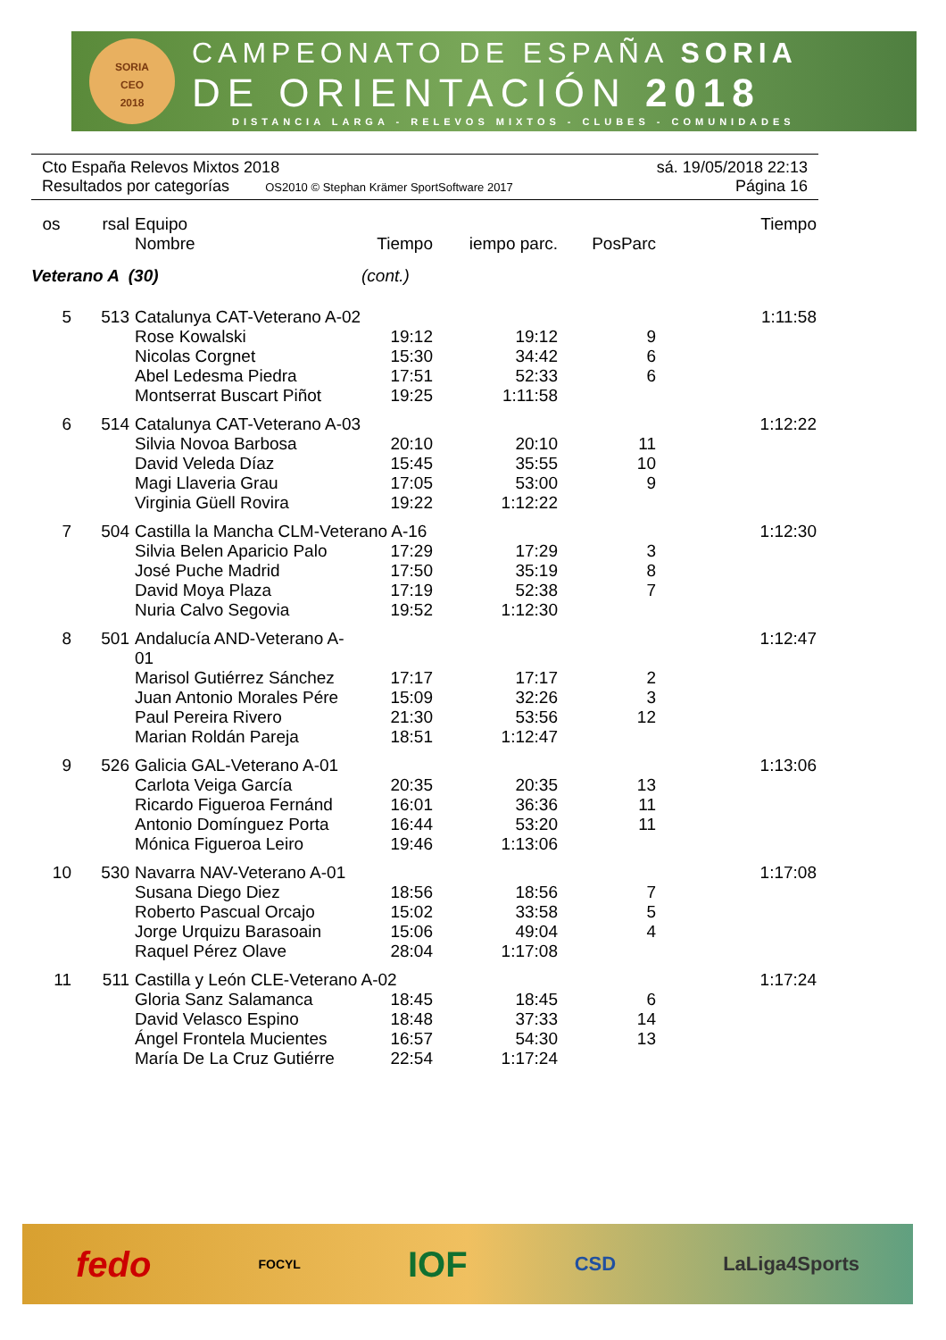SORIA
CEO
2018
CAMPEONATO DE ESPAÑA SORIA
DE ORIENTACIÓN 2018
DISTANCIA LARGA - RELEVOS MIXTOS - CLUBES - COMUNIDADES
Cto España Relevos Mixtos 2018 sá. 19/05/2018 22:13
Resultados por categorías OS2010 © Stephan Krämer SportSoftware 2017 Página 16
| os | rsal | Equipo | | | | Tiempo |
| --- | --- | --- | --- | --- | --- | --- |
| | | Nombre | Tiempo | iempo parc. | PosParc | |
| Veterano A (30) | | | (cont.) | | | |
| 5 | 513 | Catalunya CAT-Veterano A-02 | | | | 1:11:58 |
| | | Rose Kowalski | 19:12 | 19:12 | 9 | |
| | | Nicolas Corgnet | 15:30 | 34:42 | 6 | |
| | | Abel Ledesma Piedra | 17:51 | 52:33 | 6 | |
| | | Montserrat Buscart Piñot | 19:25 | 1:11:58 | | |
| 6 | 514 | Catalunya CAT-Veterano A-03 | | | | 1:12:22 |
| | | Silvia Novoa Barbosa | 20:10 | 20:10 | 11 | |
| | | David Veleda Díaz | 15:45 | 35:55 | 10 | |
| | | Magi Llaveria Grau | 17:05 | 53:00 | 9 | |
| | | Virginia Güell Rovira | 19:22 | 1:12:22 | | |
| 7 | 504 | Castilla la Mancha CLM-Veterano A-16 | | | | 1:12:30 |
| | | Silvia Belen Aparicio Palo | 17:29 | 17:29 | 3 | |
| | | José Puche Madrid | 17:50 | 35:19 | 8 | |
| | | David Moya Plaza | 17:19 | 52:38 | 7 | |
| | | Nuria Calvo Segovia | 19:52 | 1:12:30 | | |
| 8 | 501 | Andalucía AND-Veterano A-01 | | | | 1:12:47 |
| | | Marisol Gutiérrez Sánchez | 17:17 | 17:17 | 2 | |
| | | Juan Antonio Morales Pére | 15:09 | 32:26 | 3 | |
| | | Paul Pereira Rivero | 21:30 | 53:56 | 12 | |
| | | Marian Roldán Pareja | 18:51 | 1:12:47 | | |
| 9 | 526 | Galicia GAL-Veterano A-01 | | | | 1:13:06 |
| | | Carlota Veiga García | 20:35 | 20:35 | 13 | |
| | | Ricardo Figueroa Fernánd | 16:01 | 36:36 | 11 | |
| | | Antonio Domínguez Porta | 16:44 | 53:20 | 11 | |
| | | Mónica Figueroa Leiro | 19:46 | 1:13:06 | | |
| 10 | 530 | Navarra NAV-Veterano A-01 | | | | 1:17:08 |
| | | Susana Diego Diez | 18:56 | 18:56 | 7 | |
| | | Roberto Pascual Orcajo | 15:02 | 33:58 | 5 | |
| | | Jorge Urquizu Barasoain | 15:06 | 49:04 | 4 | |
| | | Raquel Pérez Olave | 28:04 | 1:17:08 | | |
| 11 | 511 | Castilla y León CLE-Veterano A-02 | | | | 1:17:24 |
| | | Gloria Sanz Salamanca | 18:45 | 18:45 | 6 | |
| | | David Velasco Espino | 18:48 | 37:33 | 14 | |
| | | Ángel Frontela Mucientes | 16:57 | 54:30 | 13 | |
| | | María De La Cruz Gutiérre | 22:54 | 1:17:24 | | |
fedo FOCYL IOF CSD LaLiga4Sports